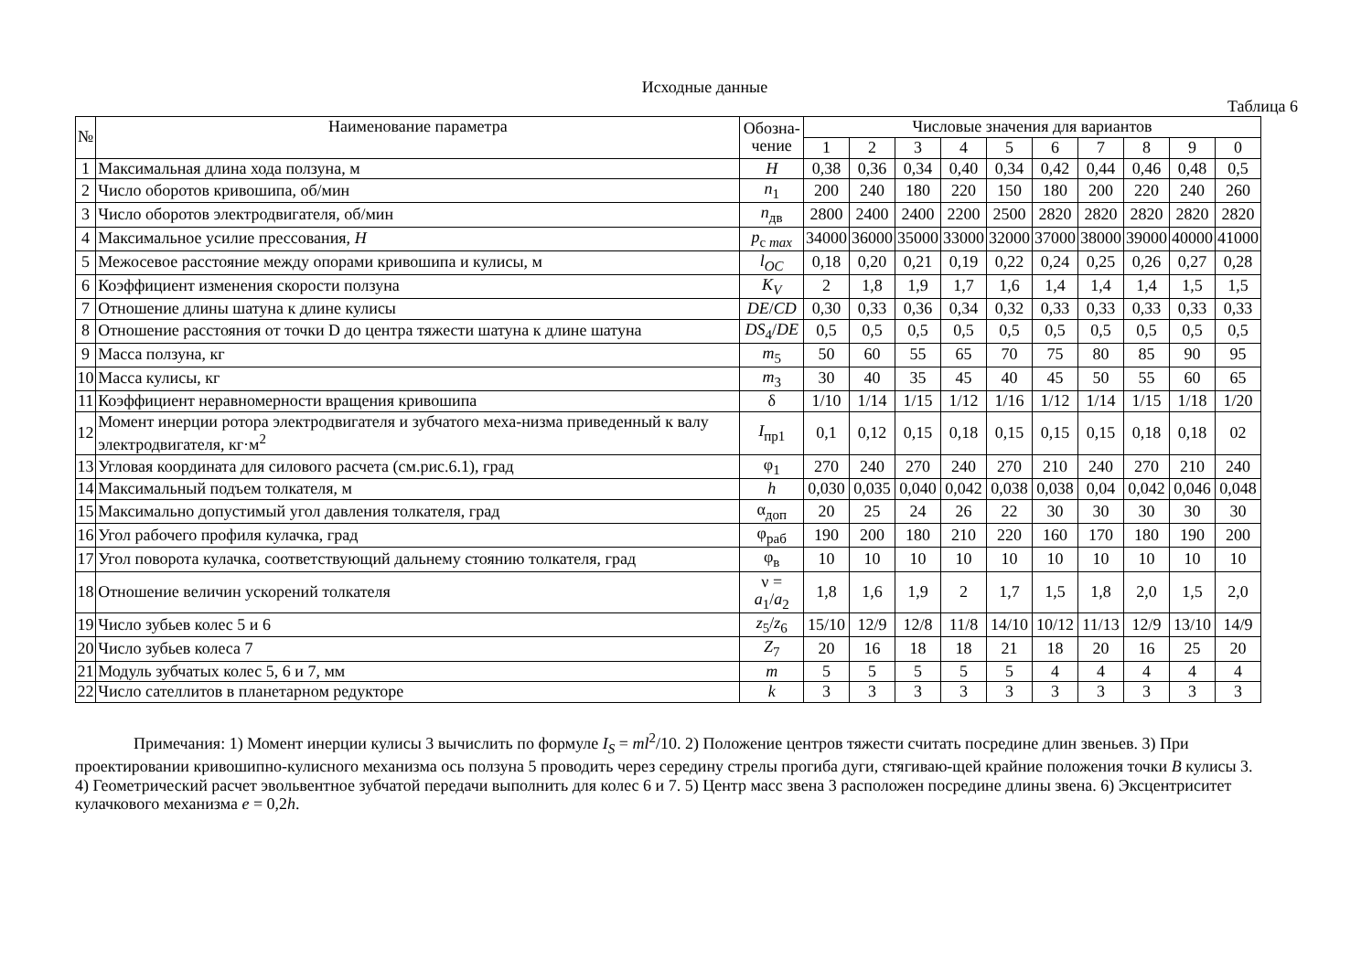Исходные данные
Таблица 6
| № | Наименование параметра | Обозна- чение | Числовые значения для вариантов | | | | | | | | | |
| --- | --- | --- | --- | --- | --- | --- | --- | --- | --- | --- | --- | --- |
| | | | 1 | 2 | 3 | 4 | 5 | 6 | 7 | 8 | 9 | 0 |
| 1 | Максимальная длина хода ползуна, м | H | 0,38 | 0,36 | 0,34 | 0,40 | 0,34 | 0,42 | 0,44 | 0,46 | 0,48 | 0,5 |
| 2 | Число оборотов кривошипа, об/мин | n<sub>1</sub> | 200 | 240 | 180 | 220 | 150 | 180 | 200 | 220 | 240 | 260 |
| 3 | Число оборотов электродвигателя, об/мин | n<sub>дв</sub> | 2800 | 2400 | 2400 | 2200 | 2500 | 2820 | 2820 | 2820 | 2820 | 2820 |
| 4 | Максимальное усилие прессования, H | p<sub>c max</sub> | 34000 | 36000 | 35000 | 33000 | 32000 | 37000 | 38000 | 39000 | 40000 | 41000 |
| 5 | Межосевое расстояние между опорами кривошипа и кулисы, м | l<sub>OC</sub> | 0,18 | 0,20 | 0,21 | 0,19 | 0,22 | 0,24 | 0,25 | 0,26 | 0,27 | 0,28 |
| 6 | Коэффициент изменения скорости ползуна | K<sub>V</sub> | 2 | 1,8 | 1,9 | 1,7 | 1,6 | 1,4 | 1,4 | 1,4 | 1,5 | 1,5 |
| 7 | Отношение длины шатуна к длине кулисы | DE / CD | 0,30 | 0,33 | 0,36 | 0,34 | 0,32 | 0,33 | 0,33 | 0,33 | 0,33 | 0,33 |
| 8 | Отношение расстояния от точки D до центра тяжести шатуна к длине шатуна | DS<sub>4</sub>/ DE | 0,5 | 0,5 | 0,5 | 0,5 | 0,5 | 0,5 | 0,5 | 0,5 | 0,5 | 0,5 |
| 9 | Масса ползуна, кг | m<sub>5</sub> | 50 | 60 | 55 | 65 | 70 | 75 | 80 | 85 | 90 | 95 |
| 10 | Масса кулисы, кг | m<sub>3</sub> | 30 | 40 | 35 | 45 | 40 | 45 | 50 | 55 | 60 | 65 |
| 11 | Коэффициент неравномерности вращения кривошипа | δ | 1/10 | 1/14 | 1/15 | 1/12 | 1/16 | 1/12 | 1/14 | 1/15 | 1/18 | 1/20 |
| 12 | Момент инерции ротора электродвигателя и зубчатого меха-низма приведенный к валу электродвигателя, кг·м<sup>2</sup> | I<sub>пр1</sub> | 0,1 | 0,12 | 0,15 | 0,18 | 0,15 | 0,15 | 0,15 | 0,18 | 0,18 | 02 |
| 13 | Угловая координата для силового расчета (см.рис.6.1), град | φ<sub>1</sub> | 270 | 240 | 270 | 240 | 270 | 210 | 240 | 270 | 210 | 240 |
| 14 | Максимальный подъем толкателя, м | h | 0,030 | 0,035 | 0,040 | 0,042 | 0,038 | 0,038 | 0,04 | 0,042 | 0,046 | 0,048 |
| 15 | Максимально допустимый угол давления толкателя, град | α<sub>доп</sub> | 20 | 25 | 24 | 26 | 22 | 30 | 30 | 30 | 30 | 30 |
| 16 | Угол рабочего профиля кулачка, град | φ<sub>раб</sub> | 190 | 200 | 180 | 210 | 220 | 160 | 170 | 180 | 190 | 200 |
| 17 | Угол поворота кулачка, соответствующий дальнему стоянию толкателя, град | φ<sub>в</sub> | 10 | 10 | 10 | 10 | 10 | 10 | 10 | 10 | 10 | 10 |
| 18 | Отношение величин ускорений толкателя | ν = a<sub>1</sub>/ a<sub>2</sub> | 1,8 | 1,6 | 1,9 | 2 | 1,7 | 1,5 | 1,8 | 2,0 | 1,5 | 2,0 |
| 19 | Число зубьев колес 5 и 6 | z<sub>5</sub>/ z<sub>6</sub> | 15/10 | 12/9 | 12/8 | 11/8 | 14/10 | 10/12 | 11/13 | 12/9 | 13/10 | 14/9 |
| 20 | Число зубьев колеса 7 | Z<sub>7</sub> | 20 | 16 | 18 | 18 | 21 | 18 | 20 | 16 | 25 | 20 |
| 21 | Модуль зубчатых колес 5, 6 и 7, мм | m | 5 | 5 | 5 | 5 | 5 | 4 | 4 | 4 | 4 | 4 |
| 22 | Число сателлитов в планетарном редукторе | k | 3 | 3 | 3 | 3 | 3 | 3 | 3 | 3 | 3 | 3 |
Примечания: 1) Момент инерции кулисы 3 вычислить по формуле I<sub>S</sub> = ml<sup>2</sup>/10. 2) Положение центров тяжести считать посредине длин звеньев. 3) При проектировании кривошипно-кулисного механизма ось ползуна 5 проводить через середину стрелы прогиба дуги, стягиваю-щей крайние положения точки B кулисы 3. 4) Геометрический расчет эвольвентное зубчатой передачи выполнить для колес 6 и 7. 5) Центр масс звена 3 расположен посредине длины звена. 6) Эксцентриситет кулачкового механизма e = 0,2h.